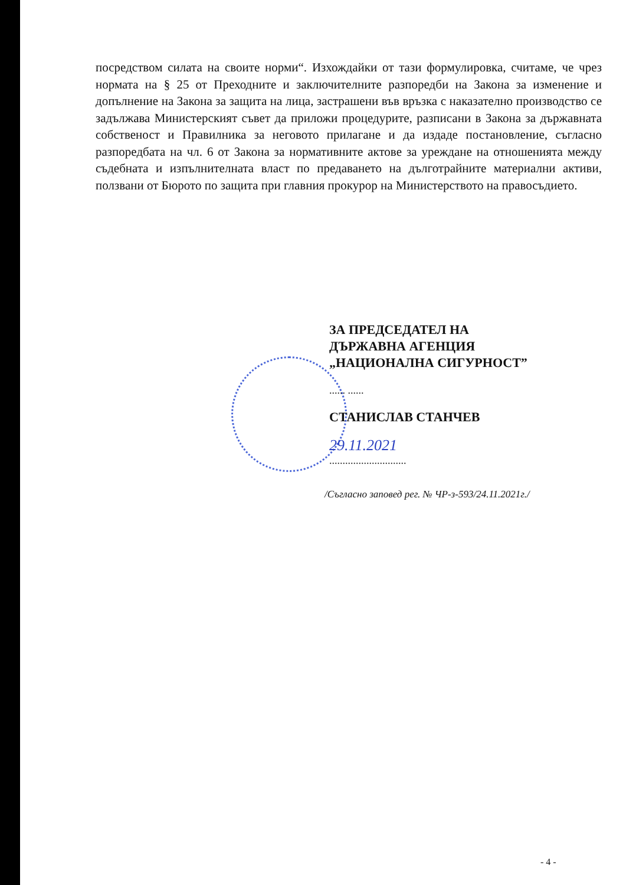посредством силата на своите норми“. Изхождайки от тази формулировка, считаме, че чрез нормата на § 25 от Преходните и заключителните разпоредби на Закона за изменение и допълнение на Закона за защита на лица, застрашени във връзка с наказателно производство се задължава Министерският съвет да приложи процедурите, разписани в Закона за държавната собственост и Правилника за неговото прилагане и да издаде постановление, съгласно разпоредбата на чл. 6 от Закона за нормативните актове за уреждане на отношенията между съдебната и изпълнителната власт по предаването на дълготрайните материални активи, ползвани от Бюрото по защита при главния прокурор на Министерството на правосъдието.
ЗА ПРЕДСЕДАТЕЛ НА
ДЪРЖАВНА АГЕНЦИЯ
„НАЦИОНАЛНА СИГУРНОСТ”
...... ......
СТАНИСЛАВ СТАНЧЕВ
29.11.2021
.............................
/Съгласно заповед рег. № ЧР-з-593/24.11.2021г./
- 4 -